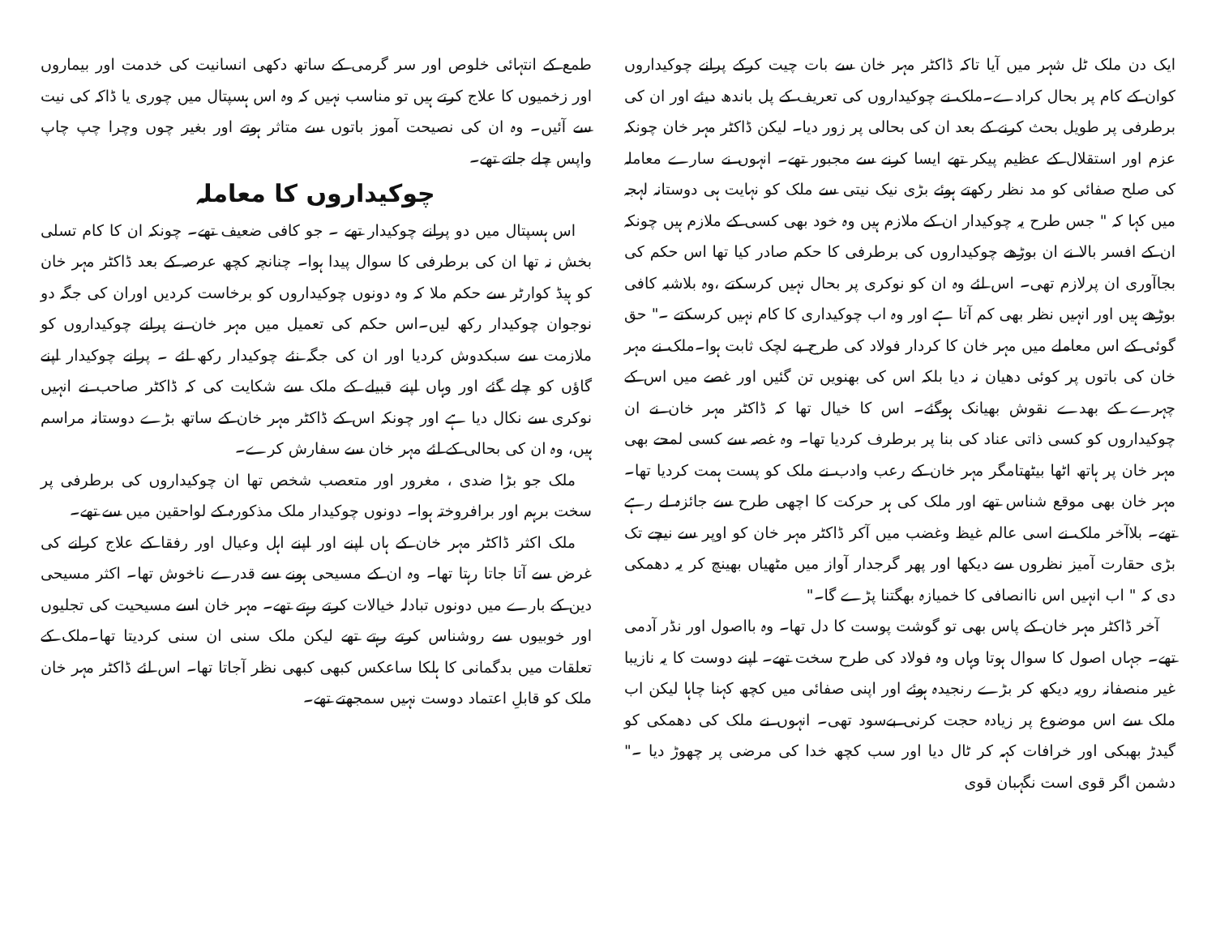طمع کے انتہائی خلوص اور سر گرمی کے ساتھ دکھی انسانیت کی خدمت اور بیماروں اور زخمیوں کا علاج کرتے ہیں تو مناسب نہیں کہ وہ اس ہسپتال میں چوری یا ڈاکہ کی نیت سے آئیں۔ وہ ان کی نصیحت آموز باتوں سے متاثر ہوتے اور بغیر چوں وچرا چپ چاپ واپس چلے جاتے تھے۔
چوکیداروں کا معاملہ
اس ہسپتال میں دو پرانے چوکیدار تھے ۔ جو کافی ضعیف تھے۔ چونکہ ان کا کام تسلی بخش نہ تھا ان کی برطرفی کا سوال پیدا ہوا۔ چنانچہ کچھ عرصہ کے بعد ڈاکٹر مہر خان کو ہیڈ کوارٹر سے حکم ملا کہ وہ دونوں چوکیداروں کو برخاست کردیں اوران کی جگہ دو نوجوان چوکیدار رکھ لیں۔اس حکم کی تعمیل میں مہر خان نے پرانے چوکیداروں کو ملازمت سے سبکدوش کردیا اور ان کی جگہ نئے چوکیدار رکھ لئے ۔ پرانے چوکیدار اپنے گاؤں کو چلے گئے اور وہاں اپنے قبیلے کے ملک سے شکایت کی کہ ڈاکٹر صاحب نے انہیں نوکری سے نکال دیا ہے اور چونکہ اس کے ڈاکٹر مہر خان کے ساتھ بڑے دوستانہ مراسم ہیں، وہ ان کی بحالی کے لئے مہر خان سے سفارش کرے۔
ملک جو بڑا ضدی ، مغرور اور متعصب شخص تھا ان چوکیداروں کی برطرفی پر سخت برہم اور برافروختہ ہوا۔ دونوں چوکیدار ملک مذکورہ کے لواحقین میں سے تھے۔
ملک اکثر ڈاکٹر مہر خان کے ہاں اپنے اور اپنے اہل وعیال اور رفقا کے علاج کرانے کی غرض سے آتا جاتا رہتا تھا۔ وہ ان کے مسیحی ہونے سے قدرے ناخوش تھا۔ اکثر مسیحی دین کے بارے میں دونوں تبادلہ خیالات کرتے رہتے تھے۔ مہر خان اسے مسیحیت کی تجلیوں اور خوبیوں سے روشناس کرتے رہتے تھے لیکن ملک سنی ان سنی کردیتا تھا۔ملک کے تعلقات میں بدگمانی کا ہلکا ساعکس کبھی کبھی نظر آجاتا تھا۔ اس لئے ڈاکٹر مہر خان ملک کو قابلِ اعتماد دوست نہیں سمجھتے تھے۔
ایک دن ملک ٹل شہر میں آیا تاکہ ڈاکٹر مہر خان سے بات چیت کرکے پرانے چوکیداروں کوان کے کام پر بحال کرادے۔ملک نے چوکیداروں کی تعریف کے پل باندھ دیئے اور ان کی برطرفی پر طویل بحث کرنے کے بعد ان کی بحالی پر زور دیا۔ لیکن ڈاکٹر مہر خان چونکہ عزم اور استقلال کے عظیم پیکر تھے ایسا کرنے سے مجبور تھے۔ انہوں نے سارے معاملہ کی صلح صفائی کو مد نظر رکھتے ہوئے بڑی نیک نیتی سے ملک کو نہایت ہی دوستانہ لہجہ میں کہا کہ " جس طرح یہ چوکیدار ان کے ملازم ہیں وہ خود بھی کسی کے ملازم ہیں چونکہ ان کے افسر بالا نے ان بوڑھے چوکیداروں کی برطرفی کا حکم صادر کیا تھا اس حکم کی بجاآوری ان پرلازم تھی۔ اس لئے وہ ان کو نوکری پر بحال نہیں کرسکتے ،وہ بلاشبہ کافی بوڑھے ہیں اور انہیں نظر بھی کم آتا ہے اور وہ اب چوکیداری کا کام نہیں کرسکتے ۔" حق گوئی کے اس معاملے میں مہر خان کا کردار فولاد کی طرح بے لچک ثابت ہوا۔ملک نے مہر خان کی باتوں پر کوئی دھیان نہ دیا بلکہ اس کی بھنویں تن گئیں اور غصے میں اس کے چہرے کے بھدے نقوش بھیانک ہوگئے۔ اس کا خیال تھا کہ ڈاکٹر مہر خان نے ان چوکیداروں کو کسی ذاتی عناد کی بنا پر برطرف کردیا تھا۔ وہ غصہ سے کسی لمحے بھی مہر خان پر ہاتھ اٹھا بیٹھتامگر مہر خان کے رعب وادب نے ملک کو پست ہمت کردیا تھا۔ مہر خان بھی موقع شناس تھے اور ملک کی ہر حرکت کا اچھی طرح سے جائزہ لے رہے تھے۔ بلاآخر ملک نے اسی عالم غیظ وغضب میں آکر ڈاکٹر مہر خان کو اوپر سے نیچے تک بڑی حقارت آمیز نظروں سے دیکھا اور پھر گرجدار آواز میں مٹھیاں بھینچ کر یہ دھمکی دی کہ " اب انہیں اس ناانصافی کا خمیازہ بھگتنا پڑے گا۔"
آخر ڈاکٹر مہر خان کے پاس بھی تو گوشت پوست کا دل تھا۔ وہ بااصول اور نڈر آدمی تھے۔ جہاں اصول کا سوال ہوتا وہاں وہ فولاد کی طرح سخت تھے۔ اپنے دوست کا یہ نازیبا غیر منصفانہ رویہ دیکھ کر بڑے رنجیدہ ہوئے اور اپنی صفائی میں کچھ کہنا چاہا لیکن اب ملک سے اس موضوع پر زیادہ حجت کرنی بےسود تھی۔ انہوں نے ملک کی دھمکی کو گیدڑ بھبکی اور خرافات کہہ کر ٹال دیا اور سب کچھ خدا کی مرضی پر چھوڑ دیا ۔" دشمن اگر قوی است نگہبان قوی